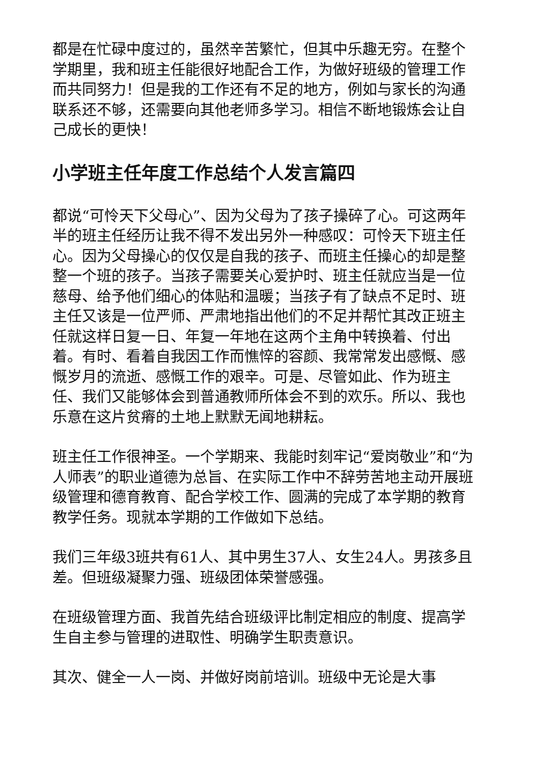都是在忙碌中度过的，虽然辛苦繁忙，但其中乐趣无穷。在整个学期里，我和班主任能很好地配合工作，为做好班级的管理工作而共同努力！但是我的工作还有不足的地方，例如与家长的沟通联系还不够，还需要向其他老师多学习。相信不断地锻炼会让自己成长的更快！
小学班主任年度工作总结个人发言篇四
都说“可怜天下父母心”、因为父母为了孩子操碎了心。可这两年半的班主任经历让我不得不发出另外一种感叹：可怜天下班主任心。因为父母操心的仅仅是自我的孩子、而班主任操心的却是整整一个班的孩子。当孩子需要关心爱护时、班主任就应当是一位慈母、给予他们细心的体贴和温暖；当孩子有了缺点不足时、班主任又该是一位严师、严肃地指出他们的不足并帮忙其改正班主任就这样日复一日、年复一年地在这两个主角中转换着、付出着。有时、看着自我因工作而憔悴的容颜、我常常发出感慨、感慨岁月的流逝、感慨工作的艰辛。可是、尽管如此、作为班主任、我们又能够体会到普通教师所体会不到的欢乐。所以、我也乐意在这片贫瘠的土地上默默无闻地耕耘。
班主任工作很神圣。一个学期来、我能时刻牢记“爱岗敬业”和“为人师表”的职业道德为总旨、在实际工作中不辞劳苦地主动开展班级管理和德育教育、配合学校工作、圆满的完成了本学期的教育教学任务。现就本学期的工作做如下总结。
我们三年级3班共有61人、其中男生37人、女生24人。男孩多且差。但班级凝聚力强、班级团体荣誉感强。
在班级管理方面、我首先结合班级评比制定相应的制度、提高学生自主参与管理的进取性、明确学生职责意识。
其次、健全一人一岗、并做好岗前培训。班级中无论是大事